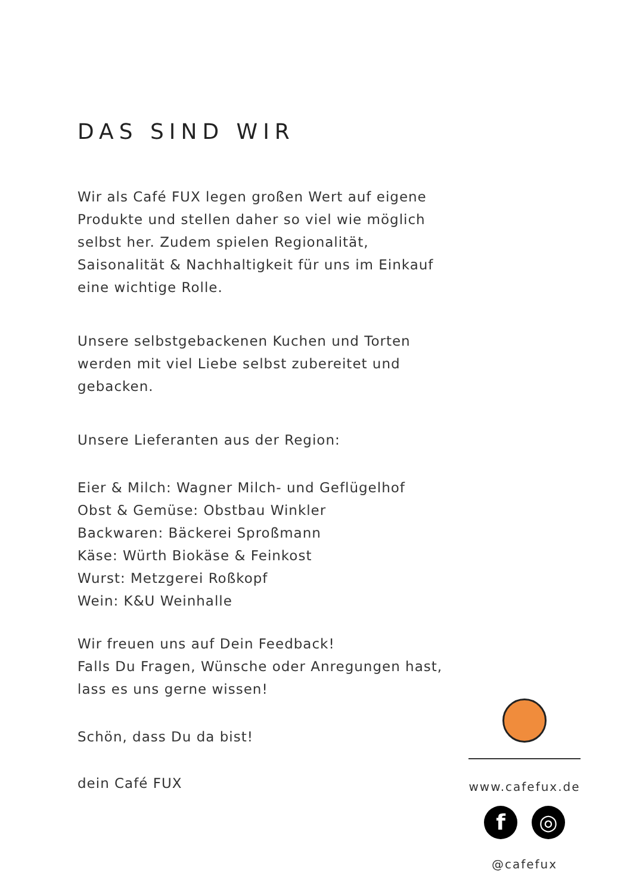DAS SIND WIR
Wir als Café FUX legen großen Wert auf eigene Produkte und stellen daher so viel wie möglich selbst her. Zudem spielen Regionalität, Saisonalität & Nachhaltigkeit für uns im Einkauf eine wichtige Rolle.
Unsere selbstgebackenen Kuchen und Torten werden mit viel Liebe selbst zubereitet und gebacken.
Unsere Lieferanten aus der Region:
Eier & Milch: Wagner Milch- und Geflügelhof
Obst & Gemüse: Obstbau Winkler
Backwaren: Bäckerei Sproßmann
Käse: Würth Biokäse & Feinkost
Wurst: Metzgerei Roßkopf
Wein: K&U Weinhalle
Wir freuen uns auf Dein Feedback!
Falls Du Fragen, Wünsche oder Anregungen hast, lass es uns gerne wissen!
Schön, dass Du da bist!
dein Café FUX
www.cafefux.de
f ◎
@cafefux